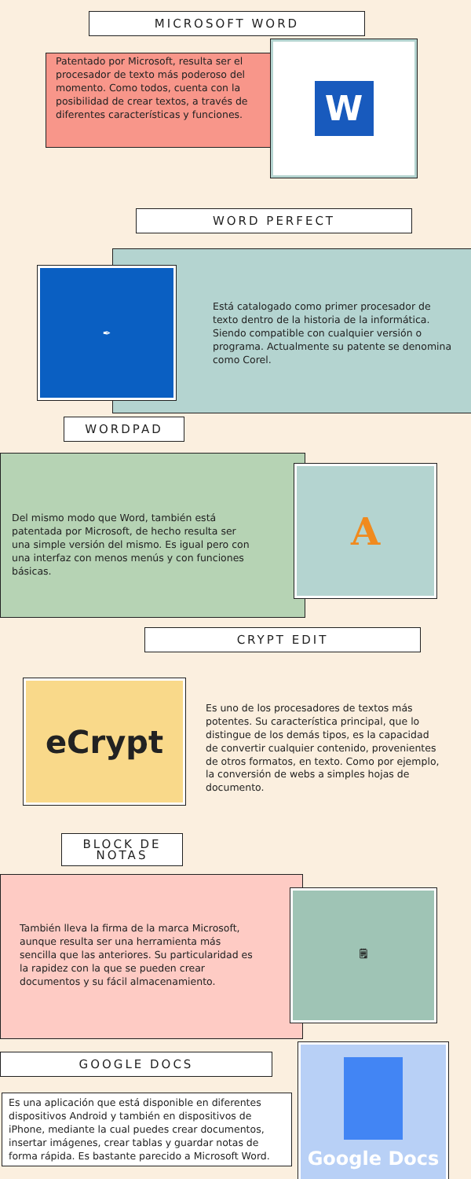MICROSOFT WORD
Patentado por Microsoft, resulta ser el procesador de texto más poderoso del momento. Como todos, cuenta con la posibilidad de crear textos, a través de diferentes características y funciones.
W
WORD PERFECT
Está catalogado como primer procesador de texto dentro de la historia de la informática. Siendo compatible con cualquier versión o programa. Actualmente su patente se denomina como Corel.
✒
WORDPAD
Del mismo modo que Word, también está patentada por Microsoft, de hecho resulta ser una simple versión del mismo. Es igual pero con una interfaz con menos menús y con funciones básicas.
A
CRYPT EDIT
eCrypt
Es uno de los procesadores de textos más potentes. Su característica principal, que lo distingue de los demás tipos, es la capacidad de convertir cualquier contenido, provenientes de otros formatos, en texto. Como por ejemplo, la conversión de webs a simples hojas de documento.
BLOCK DE NOTAS
También lleva la firma de la marca Microsoft, aunque resulta ser una herramienta más sencilla que las anteriores. Su particularidad es la rapidez con la que se pueden crear documentos y su fácil almacenamiento.
🗒
GOOGLE DOCS
Es una aplicación que está disponible en diferentes dispositivos Android y también en dispositivos de iPhone, mediante la cual puedes crear documentos, insertar imágenes, crear tablas y guardar notas de forma rápida. Es bastante parecido a Microsoft Word.
Google Docs